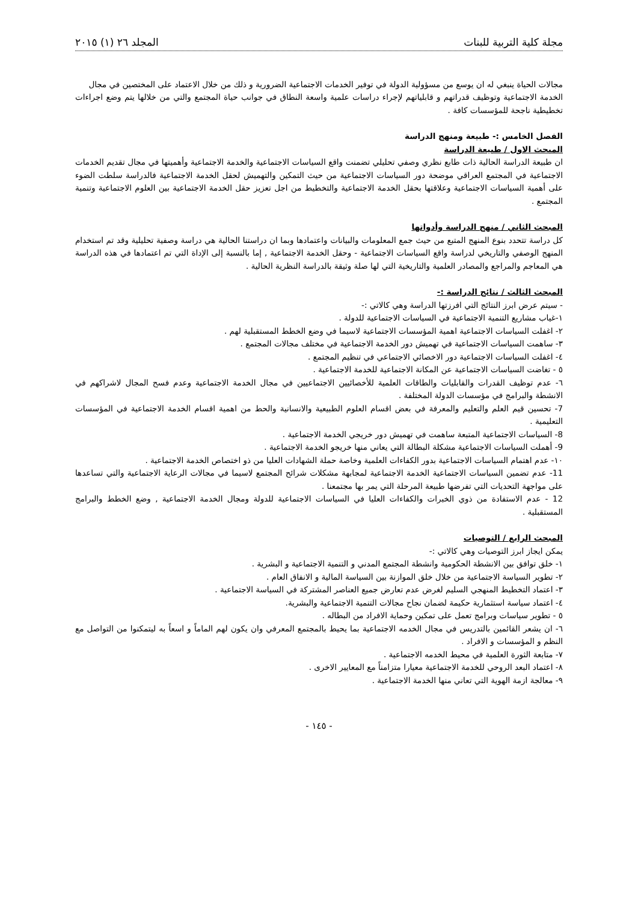مجلة كلية التربية للبنات المجلد ٢٦ (١) ٢٠١٥
مجالات الحياة ينبغي له ان يوسع من مسؤولية الدولة في توفير الخدمات الاجتماعية الضرورية و ذلك من خلال الاعتماد على المختصين في مجال
الخدمة الاجتماعية وتوظيف قدراتهم و قابلياتهم لإجراء دراسات علمية واسعة النطاق في جوانب حياة المجتمع والتي من خلالها يتم وضع اجراءات تخطيطية ناجحة للمؤسسات كافة .
الفصل الخامس :- طبيعة ومنهج الدراسة
المبحث الاول / طبيعة الدراسة
ان طبيعة الدراسة الحالية ذات طابع نظري وصفي تحليلي تضمنت واقع السياسات الاجتماعية والخدمة الاجتماعية وأهميتها في مجال تقديم الخدمات الاجتماعية في المجتمع العراقي موضحة دور السياسات الاجتماعية من حيث التمكين والتهميش لحقل الخدمة الاجتماعية فالدراسة سلطت الضوء على أهمية السياسات الاجتماعية وعلاقتها بحقل الخدمة الاجتماعية والتخطيط من اجل تعزيز حقل الخدمة الاجتماعية بين العلوم الاجتماعية وتنمية المجتمع .
المبحث الثاني / منهج الدراسة وأدواتها
كل دراسة تتحدد بنوع المنهج المتبع من حيث جمع المعلومات والبيانات واعتمادها وبما ان دراستنا الحالية هي دراسة وصفية تحليلية وقد تم استخدام المنهج الوصفي والتاريخي لدراسة واقع السياسات الاجتماعية - وحقل الخدمة الاجتماعية , إما بالنسبة إلى الإداة التي تم اعتمادها في هذه الدراسة هي المعاجم والمراجع والمصادر العلمية والتاريخية التي لها صلة وثيقة بالدراسة النظرية الحالية .
المبحث الثالث / نتائج الدراسة :-
- سيتم عرض ابرز النتائج التي افرزتها الدراسة وهي كالاتي :-
١-غياب مشاريع التنمية الاجتماعية في السياسات الاجتماعية للدولة .
٢- اغفلت السياسات الاجتماعية اهمية المؤسسات الاجتماعية لاسيما في وضع الخطط المستقبلية لهم .
٣- ساهمت السياسات الاجتماعية في تهميش دور الخدمة الاجتماعية في مختلف مجالات المجتمع .
٤- اغفلت السياسات الاجتماعية دور الاخصائي الاجتماعي في تنظيم المجتمع .
٥ - تغاضت السياسات الاجتماعية عن المكانة الاجتماعية للخدمة الاجتماعية .
٦- عدم توظيف القدرات والقابليات والطاقات العلمية للأخصائيين الاجتماعيين في مجال الخدمة الاجتماعية وعدم فسح المجال لاشراكهم في الانشطة والبرامج في مؤسسات الدولة المختلفة .
7- تحسين قيم العلم والتعليم والمعرفة في بعض اقسام العلوم الطبيعية والانسانية والحط من اهمية اقسام الخدمة الاجتماعية في المؤسسات التعليمية .
8- السياسات الاجتماعية المتبعة ساهمت في تهميش دور خريجي الخدمة الاجتماعية .
9- أهملت السياسات الاجتماعية مشكلة البطالة التي يعاني منها خريجو الخدمة الاجتماعية .
١٠- عدم اهتمام السياسات الاجتماعية بدور الكفاءات العلمية وخاصة حملة الشهادات العليا من ذو اختصاص الخدمة الاجتماعية .
11- عدم تضمين السياسات الاجتماعية الخدمة الاجتماعية لمجابهة مشكلات شرائح المجتمع لاسيما في مجالات الرعاية الاجتماعية والتي تساعدها على مواجهة التحديات التي تفرضها طبيعة المرحلة التي يمر بها مجتمعنا .
12 - عدم الاستفادة من ذوي الخبرات والكفاءات العليا في السياسات الاجتماعية للدولة ومجال الخدمة الاجتماعية , وضع الخطط والبرامج المستقبلية .
المبحث الرابع / التوصيات
يمكن ايجاز ابرز التوصيات وهي كالاتي :-
١- خلق توافق بين الانشطة الحكومية وانشطة المجتمع المدني و التنمية الاجتماعية و البشرية .
٢- تطوير السياسة الاجتماعية من خلال خلق الموازنة بين السياسة المالية و الانفاق العام .
٣- اعتماد التخطيط المنهجي السليم لغرض عدم تعارض جميع العناصر المشتركة في السياسة الاجتماعية .
٤- اعتماد سياسة استثمارية حكيمة لضمان نجاح مجالات التنمية الاجتماعية والبشرية.
٥ - تطوير سياسات وبرامج تعمل على تمكين وحماية الافراد من البطاله .
٦- ان يشعر القائمين بالتدريس في مجال الخدمه الاجتماعية بما يحيط بالمجتمع المعرفي وان يكون لهم الماماً و اسعاً به ليتمكنوا من التواصل مع النظم و المؤسسات و الافراد .
٧- متابعة الثورة العلمية في محيط الخدمه الاجتماعية .
٨- اعتماد البعد الروحي للخدمة الاجتماعية معيارا متزامناً مع المعايير الاخرى .
٩- معالجة ازمة الهوية التي تعاني منها الخدمة الاجتماعية .
- ١٤٥ -